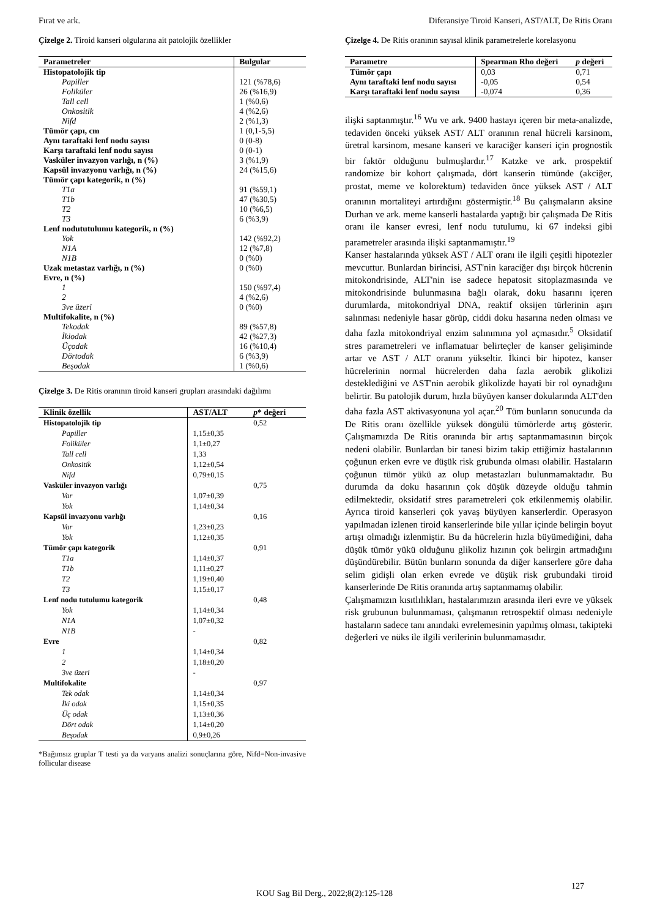Fırat ve ark. Diferansiye Tiroid Kanseri, AST/ALT, De Ritis Oranı
Çizelge 2. Tiroid kanseri olgularına ait patolojik özellikler
| Parametreler | Bulgular |
| --- | --- |
| Histopatolojik tip | |
| Papiller | 121 (%78,6) |
| Foliküler | 26 (%16,9) |
| Tall cell | 1 (%0,6) |
| Onkositik | 4 (%2,6) |
| Nifd | 2 (%1,3) |
| Tümör çapı, cm | 1 (0,1-5,5) |
| Aynı taraftaki lenf nodu sayısı | 0 (0-8) |
| Karşı taraftaki lenf nodu sayısı | 0 (0-1) |
| Vasküler invazyon varlığı, n (%) | 3 (%1,9) |
| Kapsül invazyonu varlığı, n (%) | 24 (%15,6) |
| Tümör çapı kategorik, n (%) | |
| T1a | 91 (%59,1) |
| T1b | 47 (%30,5) |
| T2 | 10 (%6,5) |
| T3 | 6 (%3,9) |
| Lenf nodututulumu kategorik, n (%) | |
| Yok | 142 (%92,2) |
| N1A | 12 (%7,8) |
| N1B | 0 (%0) |
| Uzak metastaz varlığı, n (%) | 0 (%0) |
| Evre, n (%) | |
| 1 | 150 (%97,4) |
| 2 | 4 (%2,6) |
| 3ve üzeri | 0 (%0) |
| Multifokalite, n (%) | |
| Tekodak | 89 (%57,8) |
| İkiodak | 42 (%27,3) |
| Üçodak | 16 (%10,4) |
| Dörtodak | 6 (%3,9) |
| Beşodak | 1 (%0,6) |
Çizelge 3. De Ritis oranının tiroid kanseri grupları arasındaki dağılımı
| Klinik özellik | AST/ALT | p * değeri |
| --- | --- | --- |
| Histopatolojik tip | | 0,52 |
| Papiller | 1,15±0,35 | |
| Foliküler | 1,1±0,27 | |
| Tall cell | 1,33 | |
| Onkositik | 1,12±0,54 | |
| Nifd | 0,79±0,15 | |
| Vasküler invazyon varlığı | | 0,75 |
| Var | 1,07±0,39 | |
| Yok | 1,14±0,34 | |
| Kapsül invazyonu varlığı | | 0,16 |
| Var | 1,23±0,23 | |
| Yok | 1,12±0,35 | |
| Tümör çapı kategorik | | 0,91 |
| T1a | 1,14±0,37 | |
| T1b | 1,11±0,27 | |
| T2 | 1,19±0,40 | |
| T3 | 1,15±0,17 | |
| Lenf nodu tutulumu kategorik | | 0,48 |
| Yok | 1,14±0,34 | |
| N1A | 1,07±0,32 | |
| N1B | - | |
| Evre | | 0,82 |
| 1 | 1,14±0,34 | |
| 2 | 1,18±0,20 | |
| 3ve üzeri | - | |
| Multifokalite | | 0,97 |
| Tek odak | 1,14±0,34 | |
| İki odak | 1,15±0,35 | |
| Üç odak | 1,13±0,36 | |
| Dört odak | 1,14±0,20 | |
| Beşodak | 0,9±0,26 | |
*Bağımsız gruplar T testi ya da varyans analizi sonuçlarına göre, Nifd=Non-invasive follicular disease
Çizelge 4. De Ritis oranının sayısal klinik parametrelerle korelasyonu
| Parametre | Spearman Rho değeri | p değeri |
| --- | --- | --- |
| Tümör çapı | 0,03 | 0,71 |
| Aynı taraftaki lenf nodu sayısı | -0,05 | 0,54 |
| Karşı taraftaki lenf nodu sayısı | -0,074 | 0,36 |
ilişki saptanmıştır.<sup>16</sup> Wu ve ark. 9400 hastayı içeren bir meta-analizde, tedaviden önceki yüksek AST/ ALT oranının renal hücreli karsinom, üretral karsinom, mesane kanseri ve karaciğer kanseri için prognostik bir faktör olduğunu bulmuşlardır.<sup>17</sup> Katzke ve ark. prospektif randomize bir kohort çalışmada, dört kanserin tümünde (akciğer, prostat, meme ve kolorektum) tedaviden önce yüksek AST / ALT oranının mortaliteyi artırdığını göstermiştir.<sup>18</sup> Bu çalışmaların aksine Durhan ve ark. meme kanserli hastalarda yaptığı bir çalışmada De Ritis oranı ile kanser evresi, lenf nodu tutulumu, ki 67 indeksi gibi parametreler arasında ilişki saptanmamıştır.<sup>19</sup>
Kanser hastalarında yüksek AST / ALT oranı ile ilgili çeşitli hipotezler mevcuttur. Bunlardan birincisi, AST'nin karaciğer dışı birçok hücrenin mitokondrisinde, ALT'nin ise sadece hepatosit sitoplazmasında ve mitokondrisinde bulunmasına bağlı olarak, doku hasarını içeren durumlarda, mitokondriyal DNA, reaktif oksijen türlerinin aşırı salınması nedeniyle hasar görüp, ciddi doku hasarına neden olması ve daha fazla mitokondriyal enzim salınımına yol açmasıdır.<sup>5</sup> Oksidatif stres parametreleri ve inflamatuar belirteçler de kanser gelişiminde artar ve AST / ALT oranını yükseltir. İkinci bir hipotez, kanser hücrelerinin normal hücrelerden daha fazla aerobik glikolizi desteklediğini ve AST'nin aerobik glikolizde hayati bir rol oynadığını belirtir. Bu patolojik durum, hızla büyüyen kanser dokularında ALT'den daha fazla AST aktivasyonuna yol açar.<sup>20</sup> Tüm bunların sonucunda da De Ritis oranı özellikle yüksek döngülü tümörlerde artış gösterir. Çalışmamızda De Ritis oranında bir artış saptanmamasının birçok nedeni olabilir. Bunlardan bir tanesi bizim takip ettiğimiz hastalarının çoğunun erken evre ve düşük risk grubunda olması olabilir. Hastaların çoğunun tümör yükü az olup metastazları bulunmamaktadır. Bu durumda da doku hasarının çok düşük düzeyde olduğu tahmin edilmektedir, oksidatif stres parametreleri çok etkilenmemiş olabilir. Ayrıca tiroid kanserleri çok yavaş büyüyen kanserlerdir. Operasyon yapılmadan izlenen tiroid kanserlerinde bile yıllar içinde belirgin boyut artışı olmadığı izlenmiştir. Bu da hücrelerin hızla büyümediğini, daha düşük tümör yükü olduğunu glikoliz hızının çok belirgin artmadığını düşündürebilir. Bütün bunların sonunda da diğer kanserlere göre daha selim gidişli olan erken evrede ve düşük risk grubundaki tiroid kanserlerinde De Ritis oranında artış saptanmamış olabilir.
Çalışmamızın kısıtlılıkları, hastalarımızın arasında ileri evre ve yüksek risk grubunun bulunmaması, çalışmanın retrospektif olması nedeniyle hastaların sadece tanı anındaki evrelemesinin yapılmış olması, takipteki değerleri ve nüks ile ilgili verilerinin bulunmamasıdır.
127
KOU Sag Bil Derg., 2022;8(2):125-128